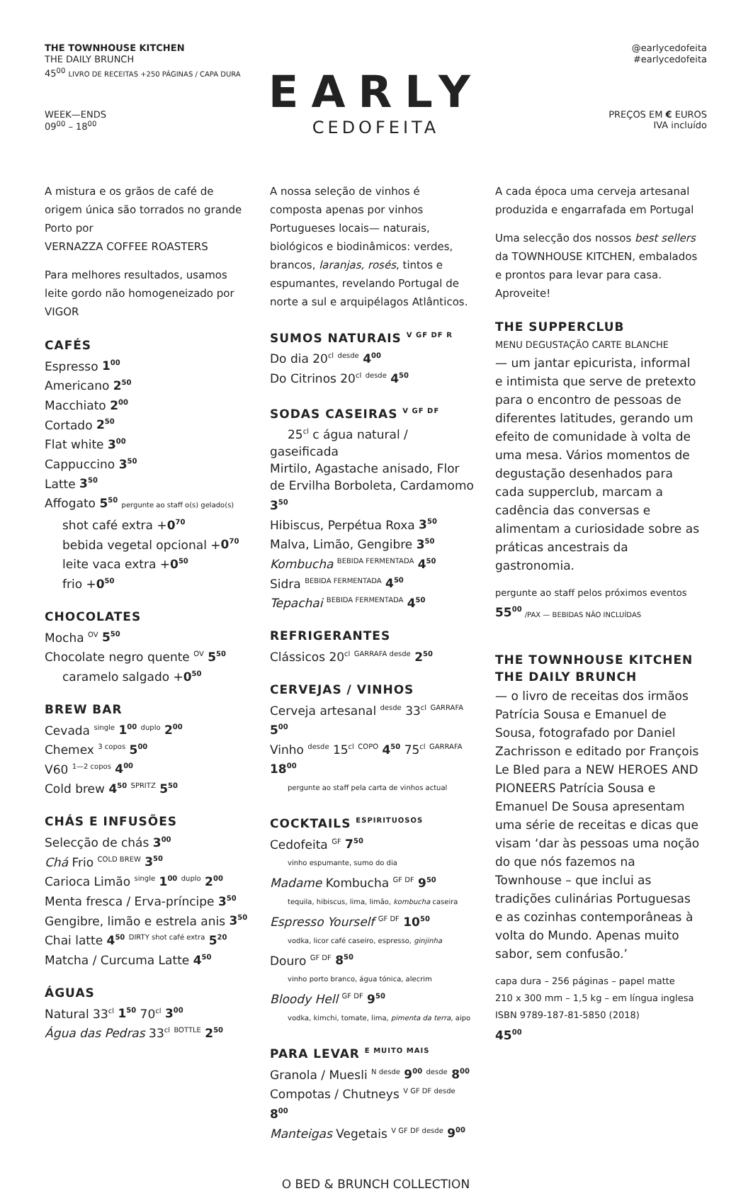THE TOWNHOUSE KITCHEN
THE DAILY BRUNCH
45<sup>00</sup> LIVRO DE RECEITAS +250 PÁGINAS / CAPA DURA
@earlycedofeita
#earlycedofeita
EARLY
CEDOFEITA
WEEK—ENDS
09<sup>00</sup> – 18<sup>00</sup>
PREÇOS EM € EUROS
IVA incluído
A mistura e os grãos de café de origem única são torrados no grande Porto por
VERNAZZA COFFEE ROASTERS
Para melhores resultados, usamos leite gordo não homogeneizado por VIGOR
CAFÉS
Espresso 1<sup>00</sup>
Americano 2<sup>50</sup>
Macchiato 2<sup>00</sup>
Cortado 2<sup>50</sup>
Flat white 3<sup>00</sup>
Cappuccino 3<sup>50</sup>
Latte 3<sup>50</sup>
Affogato 5<sup>50</sup> pergunte ao staff o(s) gelado(s)
shot café extra +0<sup>70</sup>
bebida vegetal opcional +0<sup>70</sup>
leite vaca extra +0<sup>50</sup>
frio +0<sup>50</sup>
CHOCOLATES
Mocha <sup>OV</sup> 5<sup>50</sup>
Chocolate negro quente <sup>OV</sup> 5<sup>50</sup>
caramelo salgado +0<sup>50</sup>
BREW BAR
Cevada <sup>single</sup> 1<sup>00</sup> <sup>duplo</sup> 2<sup>00</sup>
Chemex <sup>3 copos</sup> 5<sup>00</sup>
V60 <sup>1—2 copos</sup> 4<sup>00</sup>
Cold brew 4<sup>50</sup> <sup>SPRITZ</sup> 5<sup>50</sup>
CHÁS E INFUSÕES
Selecção de chás 3<sup>00</sup>
Chá Frio <sup>COLD BREW</sup> 3<sup>50</sup>
Carioca Limão <sup>single</sup> 1<sup>00</sup> <sup>duplo</sup> 2<sup>00</sup>
Menta fresca / Erva-príncipe 3<sup>50</sup>
Gengibre, limão e estrela anis 3<sup>50</sup>
Chai latte 4<sup>50</sup> <sup>DIRTY shot café extra</sup> 5<sup>20</sup>
Matcha / Curcuma Latte 4<sup>50</sup>
ÁGUAS
Natural 33<sup>cl</sup> 1<sup>50</sup> 70<sup>cl</sup> 3<sup>00</sup>
Água das Pedras 33<sup>cl</sup> <sup>BOTTLE</sup> 2<sup>50</sup>
A nossa seleção de vinhos é composta apenas por vinhos Portugueses locais— naturais, biológicos e biodinâmicos: verdes, brancos, laranjas, rosés, tintos e espumantes, revelando Portugal de norte a sul e arquipélagos Atlânticos.
SUMOS NATURAIS <sup>V GF DF R</sup>
Do dia 20<sup>cl</sup> <sup>desde</sup> 4<sup>00</sup>
Do Citrinos 20<sup>cl</sup> <sup>desde</sup> 4<sup>50</sup>
SODAS CASEIRAS <sup>V GF DF</sup>
25<sup>cl</sup> c água natural / gaseificada
Mirtilo, Agastache anisado, Flor de Ervilha Borboleta, Cardamomo 3<sup>50</sup>
Hibiscus, Perpétua Roxa 3<sup>50</sup>
Malva, Limão, Gengibre 3<sup>50</sup>
Kombucha <sup>BEBIDA FERMENTADA</sup> 4<sup>50</sup>
Sidra <sup>BEBIDA FERMENTADA</sup> 4<sup>50</sup>
Tepachai <sup>BEBIDA FERMENTADA</sup> 4<sup>50</sup>
REFRIGERANTES
Clássicos 20<sup>cl</sup> <sup>GARRAFA desde</sup> 2<sup>50</sup>
CERVEJAS / VINHOS
Cerveja artesanal <sup>desde</sup> 33<sup>cl</sup> <sup>GARRAFA</sup> 5<sup>00</sup>
Vinho <sup>desde</sup> 15<sup>cl</sup> <sup>COPO</sup> 4<sup>50</sup> 75<sup>cl</sup> <sup>GARRAFA</sup> 18<sup>00</sup>
pergunte ao staff pela carta de vinhos actual
COCKTAILS <sup>ESPIRITUOSOS</sup>
Cedofeita <sup>GF</sup> 7<sup>50</sup>
vinho espumante, sumo do dia
Madame Kombucha <sup>GF DF</sup> 9<sup>50</sup>
tequila, hibiscus, lima, limão, kombucha caseira
Espresso Yourself <sup>GF DF</sup> 10<sup>50</sup>
vodka, licor café caseiro, espresso, ginjinha
Douro <sup>GF DF</sup> 8<sup>50</sup>
vinho porto branco, água tónica, alecrim
Bloody Hell <sup>GF DF</sup> 9<sup>50</sup>
vodka, kimchi, tomate, lima, pimenta da terra, aipo
PARA LEVAR <sup>E MUITO MAIS</sup>
Granola / Muesli <sup>N desde</sup> 9<sup>00</sup> <sup>desde</sup> 8<sup>00</sup>
Compotas / Chutneys <sup>V GF DF desde</sup> 8<sup>00</sup>
Manteigas Vegetais <sup>V GF DF desde</sup> 9<sup>00</sup>
A cada época uma cerveja artesanal produzida e engarrafada em Portugal
Uma selecção dos nossos best sellers da TOWNHOUSE KITCHEN, embalados e prontos para levar para casa. Aproveite!
THE SUPPERCLUB
MENU DEGUSTAÇÃO CARTE BLANCHE
— um jantar epicurista, informal e intimista que serve de pretexto para o encontro de pessoas de diferentes latitudes, gerando um efeito de comunidade à volta de uma mesa. Vários momentos de degustação desenhados para cada supperclub, marcam a cadência das conversas e alimentam a curiosidade sobre as práticas ancestrais da gastronomia.
pergunte ao staff pelos próximos eventos
55<sup>00</sup> /PAX — BEBIDAS NÃO INCLUÍDAS
THE TOWNHOUSE KITCHEN
THE DAILY BRUNCH
— o livro de receitas dos irmãos Patrícia Sousa e Emanuel de Sousa, fotografado por Daniel Zachrisson e editado por François Le Bled para a NEW HEROES AND PIONEERS Patrícia Sousa e Emanuel De Sousa apresentam uma série de receitas e dicas que visam ‘dar às pessoas uma noção do que nós fazemos na Townhouse – que inclui as tradições culinárias Portuguesas e as cozinhas contemporâneas à volta do Mundo. Apenas muito sabor, sem confusão.’
capa dura – 256 páginas – papel matte
210 x 300 mm – 1,5 kg – em língua inglesa
ISBN 9789-187-81-5850 (2018)
45<sup>00</sup>
O BED & BRUNCH COLLECTION